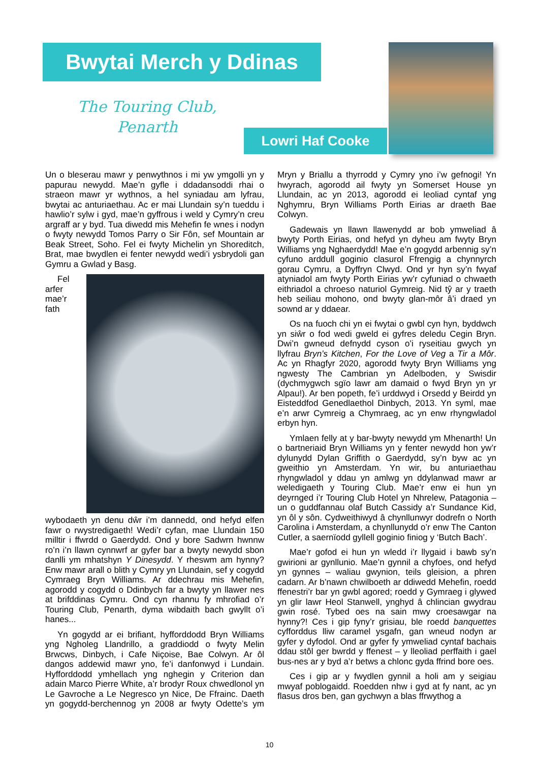Bwytai Merch y Ddinas
The Touring Club,
Penarth
Lowri Haf Cooke
Un o bleserau mawr y penwythnos i mi yw ymgolli yn y papurau newydd. Mae’n gyfle i ddadansoddi rhai o straeon mawr yr wythnos, a hel syniadau am lyfrau, bwytai ac anturiaethau. Ac er mai Llundain sy’n tueddu i hawlio’r sylw i gyd, mae’n gyffrous i weld y Cymry’n creu argraff ar y byd. Tua diwedd mis Mehefin fe wnes i nodyn o fwyty newydd Tomos Parry o Sir Fôn, sef Mountain ar Beak Street, Soho. Fel ei fwyty Michelin yn Shoreditch, Brat, mae bwydlen ei fenter newydd wedi’i ysbrydoli gan Gymru a Gwlad y Basg.
Fel arfer mae’r fath wybodaeth yn denu dŵr i’m dannedd, ond hefyd elfen fawr o rwystredigaeth! Wedi’r cyfan, mae Llundain 150 milltir i ffwrdd o Gaerdydd. Ond y bore Sadwrn hwnnw ro’n i’n llawn cynnwrf ar gyfer bar a bwyty newydd sbon danlli ym mhatshyn Y Dinesydd. Y rheswm am hynny? Enw mawr arall o blith y Cymry yn Llundain, sef y cogydd Cymraeg Bryn Williams. Ar ddechrau mis Mehefin, agorodd y cogydd o Ddinbych far a bwyty yn llawer nes at brifddinas Cymru. Ond cyn rhannu fy mhrofiad o’r Touring Club, Penarth, dyma wibdaith bach gwyllt o’i hanes...
Yn gogydd ar ei brifiant, hyfforddodd Bryn Williams yng Ngholeg Llandrillo, a graddiodd o fwyty Melin Brwcws, Dinbych, i Cafe Niçoise, Bae Colwyn. Ar ôl dangos addewid mawr yno, fe’i danfonwyd i Lundain. Hyfforddodd ymhellach yng nghegin y Criterion dan adain Marco Pierre White, a’r brodyr Roux chwedlonol yn Le Gavroche a Le Negresco yn Nice, De Ffrainc. Daeth yn gogydd-berchennog yn 2008 ar fwyty Odette’s ym Mryn y Briallu a thyrrodd y Cymry yno i’w gefnogi! Yn hwyrach, agorodd ail fwyty yn Somerset House yn Llundain, ac yn 2013, agorodd ei leoliad cyntaf yng Nghymru, Bryn Williams Porth Eirias ar draeth Bae Colwyn.
Gadewais yn llawn llawenydd ar bob ymweliad â bwyty Porth Eirias, ond hefyd yn dyheu am fwyty Bryn Williams yng Nghaerdydd! Mae e’n gogydd arbennig sy’n cyfuno arddull goginio clasurol Ffrengig a chynnyrch gorau Cymru, a Dyffryn Clwyd. Ond yr hyn sy’n fwyaf atyniadol am fwyty Porth Eirias yw’r cyfuniad o chwaeth eithriadol a chroeso naturiol Gymreig. Nid tŷ ar y traeth heb seiliau mohono, ond bwyty glan-môr â’i draed yn sownd ar y ddaear.
Os na fuoch chi yn ei fwytai o gwbl cyn hyn, byddwch yn siŵr o fod wedi gweld ei gyfres deledu Cegin Bryn. Dwi’n gwneud defnydd cyson o’i ryseitiau gwych yn llyfrau Bryn’s Kitchen, For the Love of Veg a Tir a Môr. Ac yn Rhagfyr 2020, agorodd fwyty Bryn Williams yng ngwesty The Cambrian yn Adelboden, y Swisdir (dychmygwch sgïo lawr am damaid o fwyd Bryn yn yr Alpau!). Ar ben popeth, fe’i urddwyd i Orsedd y Beirdd yn Eisteddfod Genedlaethol Dinbych, 2013. Yn syml, mae e’n arwr Cymreig a Chymraeg, ac yn enw rhyngwladol erbyn hyn.
Ymlaen felly at y bar-bwyty newydd ym Mhenarth! Un o bartneriaid Bryn Williams yn y fenter newydd hon yw’r dylunydd Dylan Griffith o Gaerdydd, sy’n byw ac yn gweithio yn Amsterdam. Yn wir, bu anturiaethau rhyngwladol y ddau yn amlwg yn ddylanwad mawr ar weledigaeth y Touring Club. Mae’r enw ei hun yn deyrnged i’r Touring Club Hotel yn Nhrelew, Patagonia – un o guddfannau olaf Butch Cassidy a’r Sundance Kid, yn ôl y sôn. Cydweithiwyd â chynllunwyr dodrefn o North Carolina i Amsterdam, a chynllunydd o’r enw The Canton Cutler, a saernïodd gyllell goginio finiog y ‘Butch Bach’.
Mae’r gofod ei hun yn wledd i’r llygaid i bawb sy’n gwirioni ar gynllunio. Mae’n gynnil a chyfoes, ond hefyd yn gynnes – waliau gwynion, teils gleision, a phren cadarn. Ar b’nawn chwilboeth ar ddiwedd Mehefin, roedd ffenestri’r bar yn gwbl agored; roedd y Gymraeg i glywed yn glir lawr Heol Stanwell, ynghyd â chlincian gwydrau gwin rosé. Tybed oes na sain mwy croesawgar na hynny?! Ces i gip fyny’r grisiau, ble roedd banquettes cyfforddus lliw caramel ysgafn, gan wneud nodyn ar gyfer y dyfodol. Ond ar gyfer fy ymweliad cyntaf bachais ddau stôl ger bwrdd y ffenest – y lleoliad perffaith i gael bus-nes ar y byd a’r betws a chlonc gyda ffrind bore oes.
Ces i gip ar y fwydlen gynnil a holi am y seigiau mwyaf poblogaidd. Roedden nhw i gyd at fy nant, ac yn flasus dros ben, gan gychwyn a blas ffrwythog a
10